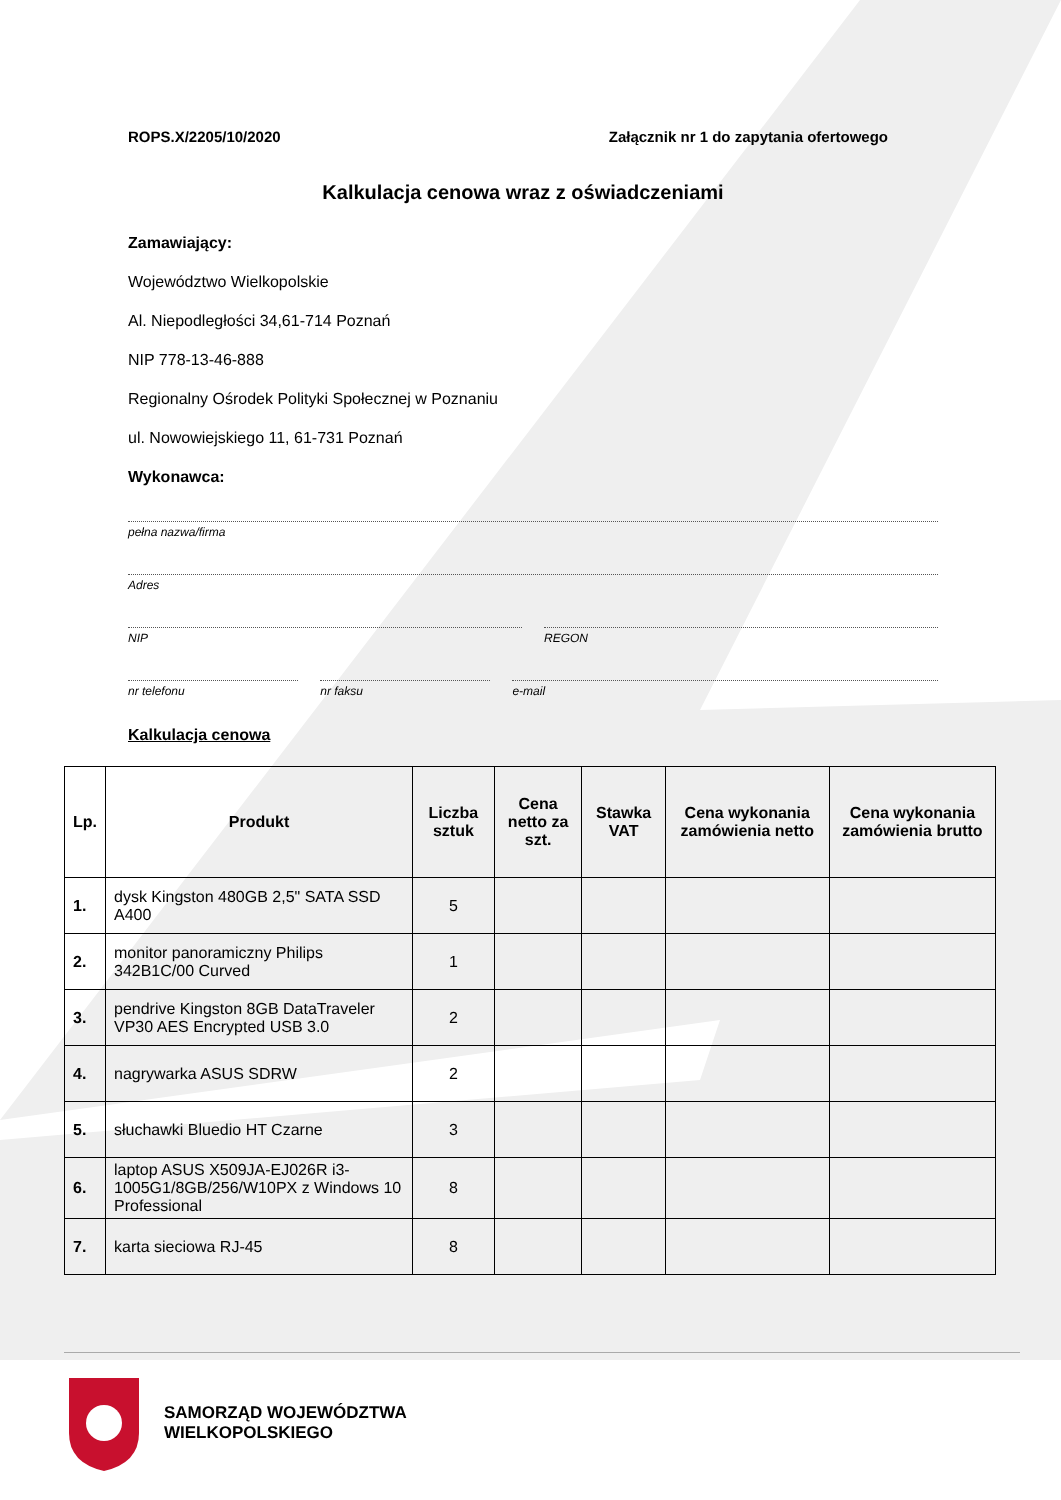ROPS.X/2205/10/2020 Załącznik nr 1 do zapytania ofertowego
Kalkulacja cenowa wraz z oświadczeniami
Zamawiający:
Województwo Wielkopolskie
Al. Niepodległości 34,61-714 Poznań
NIP 778-13-46-888
Regionalny Ośrodek Polityki Społecznej w Poznaniu
ul. Nowowiejskiego 11, 61-731 Poznań
Wykonawca:
pełna nazwa/firma
Adres
NIP REGON
nr telefonu nr faksu e-mail
Kalkulacja cenowa
| Lp. | Produkt | Liczba sztuk | Cena netto za szt. | Stawka VAT | Cena wykonania zamówienia netto | Cena wykonania zamówienia brutto |
| --- | --- | --- | --- | --- | --- | --- |
| 1. | dysk Kingston 480GB 2,5" SATA SSD A400 | 5 | | | | |
| 2. | monitor panoramiczny Philips 342B1C/00 Curved | 1 | | | | |
| 3. | pendrive Kingston 8GB DataTraveler VP30 AES Encrypted USB 3.0 | 2 | | | | |
| 4. | nagrywarka ASUS SDRW | 2 | | | | |
| 5. | słuchawki Bluedio HT Czarne | 3 | | | | |
| 6. | laptop ASUS X509JA-EJ026R i3-1005G1/8GB/256/W10PX z Windows 10 Professional | 8 | | | | |
| 7. | karta sieciowa RJ-45 | 8 | | | | |
SAMORZĄD WOJEWÓDZTWA
WIELKOPOLSKIEGO